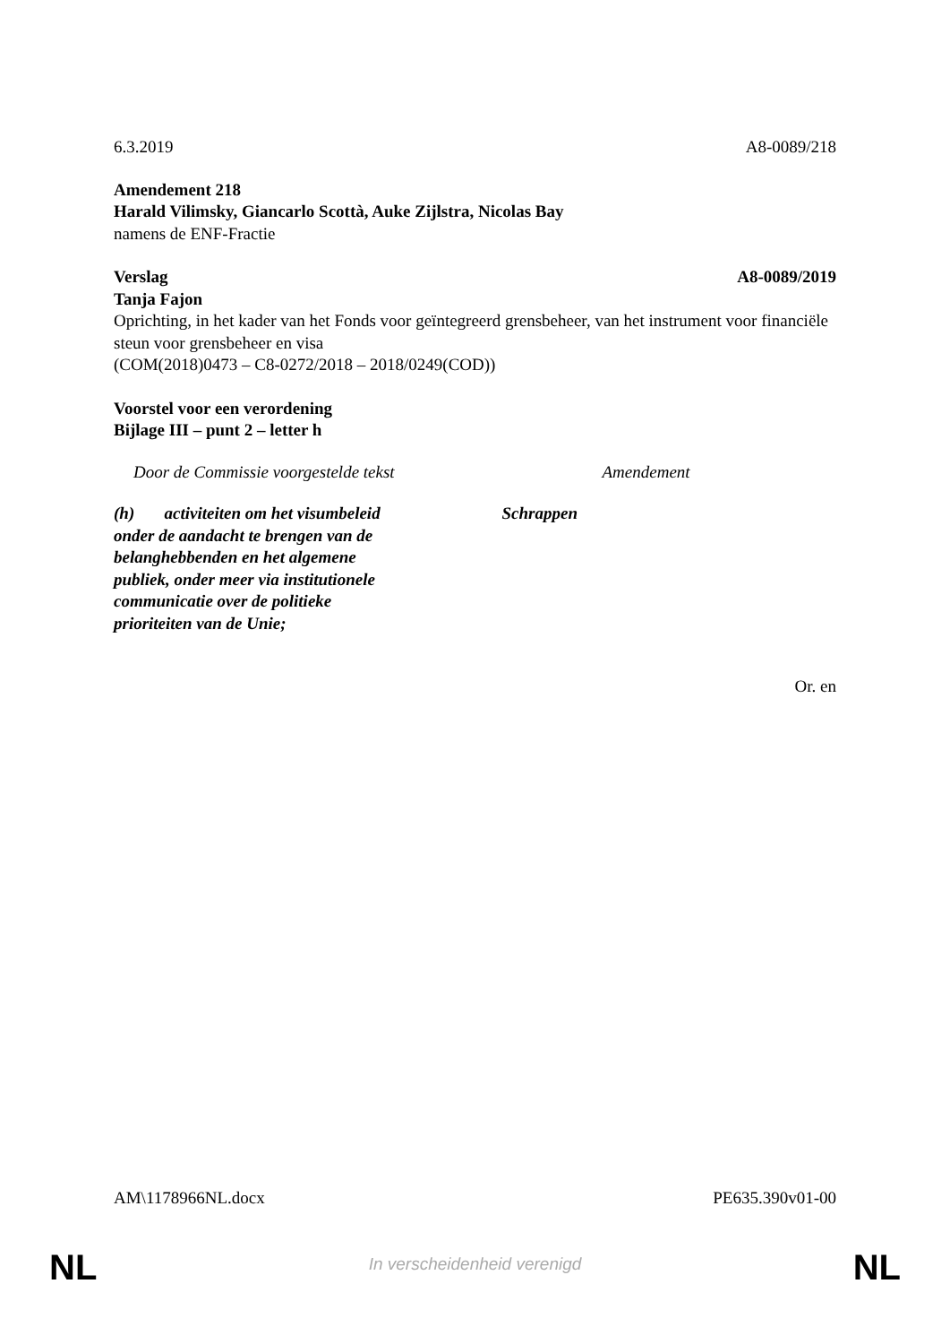6.3.2019 A8-0089/218
Amendement 218
Harald Vilimsky, Giancarlo Scottà, Auke Zijlstra, Nicolas Bay
namens de ENF-Fractie
Verslag A8-0089/2019
Tanja Fajon
Oprichting, in het kader van het Fonds voor geïntegreerd grensbeheer, van het instrument voor financiële steun voor grensbeheer en visa
(COM(2018)0473 – C8-0272/2018 – 2018/0249(COD))
Voorstel voor een verordening
Bijlage III – punt 2 – letter h
| Door de Commissie voorgestelde tekst | Amendement |
| --- | --- |
| (h) activiteiten om het visumbeleid onder de aandacht te brengen van de belanghebbenden en het algemene publiek, onder meer via institutionele communicatie over de politieke prioriteiten van de Unie; | Schrappen |
Or. en
AM\1178966NL.docx PE635.390v01-00
NL
In verscheidenheid verenigd NL